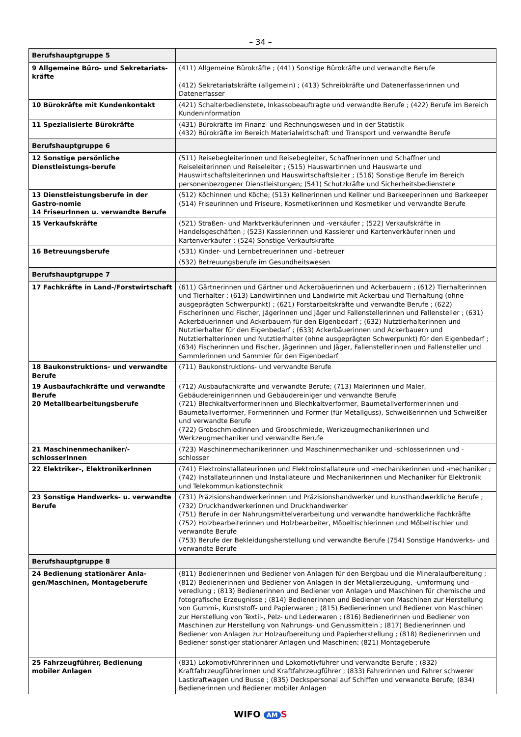– 34 –
| Berufshauptgruppe 5 | |
| 9 Allgemeine Büro- und Sekretariats-kräfte | (411) Allgemeine Bürokräfte ; (441) Sonstige Bürokräfte und verwandte Berufe (412) Sekretariatskräfte (allgemein) ; (413) Schreibkräfte und Datenerfasserinnen und Datenerfasser |
| 10 Bürokräfte mit Kundenkontakt | (421) Schalterbedienstete, Inkassobeauftragte und verwandte Berufe ; (422) Berufe im Bereich Kundeninformation |
| 11 Spezialisierte Bürokräfte | (431) Bürokräfte im Finanz- und Rechnungswesen und in der Statistik (432) Bürokräfte im Bereich Materialwirtschaft und Transport und verwandte Berufe |
| Berufshauptgruppe 6 | |
| 12 Sonstige persönliche Dienstleistungs-berufe | (511) Reisebegleiterinnen und Reisebegleiter, Schaffnerinnen und Schaffner und Reiseleiterinnen und Reiseleiter ; (515) Hauswartinnen und Hauswarte und Hauswirtschaftsleiterinnen und Hauswirtschaftsleiter ; (516) Sonstige Berufe im Bereich personenbezogener Dienstleistungen; (541) Schutzkräfte und Sicherheitsbedienstete |
| 13 Dienstleistungsberufe in der Gastro-nomie 14 FriseurInnen u. verwandte Berufe | (512) Köchinnen und Köche; (513) Kellnerinnen und Kellner und Barkeeperinnen und Barkeeper (514) Friseurinnen und Friseure, Kosmetikerinnen und Kosmetiker und verwandte Berufe |
| 15 Verkaufskräfte | (521) Straßen- und Marktverkäuferinnen und -verkäufer ; (522) Verkaufskräfte in Handelsgeschäften ; (523) Kassierinnen und Kassierer und Kartenverkäuferinnen und Kartenverkäufer ; (524) Sonstige Verkaufskräfte |
| 16 Betreuungsberufe | (531) Kinder- und Lernbetreuerinnen und -betreuer (532) Betreuungsberufe im Gesundheitswesen |
| Berufshauptgruppe 7 | |
| 17 Fachkräfte in Land-/Forstwirtschaft | (611) Gärtnerinnen und Gärtner und Ackerbäuerinnen und Ackerbauern ; (612) Tierhalterinnen und Tierhalter ; (613) Landwirtinnen und Landwirte mit Ackerbau und Tierhaltung (ohne ausgeprägten Schwerpunkt) ; (621) Forstarbeitskräfte und verwandte Berufe ; (622) Fischerinnen und Fischer, Jägerinnen und Jäger und Fallenstellerinnen und Fallensteller ; (631) Ackerbäuerinnen und Ackerbauern für den Eigenbedarf ; (632) Nutztierhalterinnen und Nutztierhalter für den Eigenbedarf ; (633) Ackerbäuerinnen und Ackerbauern und Nutztierhalterinnen und Nutztierhalter (ohne ausgeprägten Schwerpunkt) für den Eigenbedarf ; (634) Fischerinnen und Fischer, Jägerinnen und Jäger, Fallenstellerinnen und Fallensteller und Sammlerinnen und Sammler für den Eigenbedarf |
| 18 Baukonstruktions- und verwandte Berufe | (711) Baukonstruktions- und verwandte Berufe |
| 19 Ausbaufachkräfte und verwandte Berufe 20 Metallbearbeitungsberufe | (712) Ausbaufachkräfte und verwandte Berufe; (713) Malerinnen und Maler, Gebäudereinigerinnen und Gebäudereiniger und verwandte Berufe (721) Blechkaltverformerinnen und Blechkaltverformer, Baumetallverformerinnen und Baumetallverformer, Formerinnen und Former (für Metallguss), Schweißerinnen und Schweißer und verwandte Berufe (722) Grobschmiedinnen und Grobschmiede, Werkzeugmechanikerinnen und Werkzeugmechaniker und verwandte Berufe |
| 21 Maschinenmechaniker/-schlosserInnen | (723) Maschinenmechanikerinnen und Maschinenmechaniker und -schlosserinnen und -schlosser |
| 22 Elektriker-, ElektronikerInnen | (741) Elektroinstallateurinnen und Elektroinstallateure und -mechanikerinnen und -mechaniker ; (742) Installateurinnen und Installateure und Mechanikerinnen und Mechaniker für Elektronik und Telekommunikationstechnik |
| 23 Sonstige Handwerks- u. verwandte Berufe | (731) Präzisionshandwerkerinnen und Präzisionshandwerker und kunsthandwerkliche Berufe ; (732) Druckhandwerkerinnen und Druckhandwerker (751) Berufe in der Nahrungsmittelverarbeitung und verwandte handwerkliche Fachkräfte (752) Holzbearbeiterinnen und Holzbearbeiter, Möbeltischlerinnen und Möbeltischler und verwandte Berufe (753) Berufe der Bekleidungsherstellung und verwandte Berufe (754) Sonstige Handwerks- und verwandte Berufe |
| Berufshauptgruppe 8 | |
| 24 Bedienung stationärer Anla-gen/Maschinen, Montageberufe | (811) Bedienerinnen und Bediener von Anlagen für den Bergbau und die Mineralaufbereitung ; (812) Bedienerinnen und Bediener von Anlagen in der Metallerzeugung, -umformung und -veredlung ; (813) Bedienerinnen und Bediener von Anlagen und Maschinen für chemische und fotografische Erzeugnisse ; (814) Bedienerinnen und Bediener von Maschinen zur Herstellung von Gummi-, Kunststoff- und Papierwaren ; (815) Bedienerinnen und Bediener von Maschinen zur Herstellung von Textil-, Pelz- und Lederwaren ; (816) Bedienerinnen und Bediener von Maschinen zur Herstellung von Nahrungs- und Genussmitteln ; (817) Bedienerinnen und Bediener von Anlagen zur Holzaufbereitung und Papierherstellung ; (818) Bedienerinnen und Bediener sonstiger stationärer Anlagen und Maschinen; (821) Montageberufe |
| 25 Fahrzeugführer, Bedienung mobiler Anlagen | (831) Lokomotivführerinnen und Lokomotivführer und verwandte Berufe ; (832) Kraftfahrzeugführerinnen und Kraftfahrzeugführer ; (833) Fahrerinnen und Fahrer schwerer Lastkraftwagen und Busse ; (835) Deckspersonal auf Schiffen und verwandte Berufe; (834) Bedienerinnen und Bediener mobiler Anlagen |
WIFO AM S